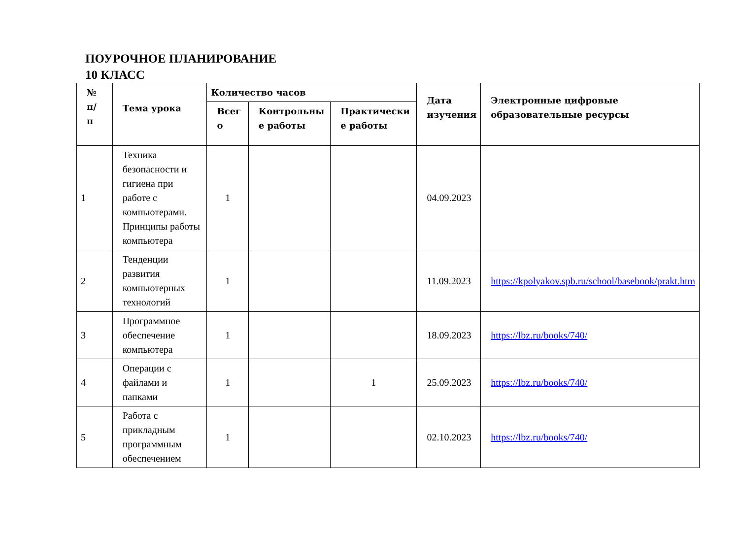ПОУРОЧНОЕ ПЛАНИРОВАНИЕ
10 КЛАСС
| № п/ п | Тема урока | Количество часов | | | Дата изучения | Электронные цифровые образовательные ресурсы |
| --- | --- | --- | --- | --- | --- | --- |
| | | Всег о | Контрольны е работы | Практически е работы | | |
| 1 | Техника безопасности и гигиена при работе с компьютерами. Принципы работы компьютера | 1 | | | 04.09.2023 | |
| 2 | Тенденции развития компьютерных технологий | 1 | | | 11.09.2023 | https://kpolyakov.spb.ru/school/basebook/prakt.htm |
| 3 | Программное обеспечение компьютера | 1 | | | 18.09.2023 | https://lbz.ru/books/740/ |
| 4 | Операции с файлами и папками | 1 | | 1 | 25.09.2023 | https://lbz.ru/books/740/ |
| 5 | Работа с прикладным программным обеспечением | 1 | | | 02.10.2023 | https://lbz.ru/books/740/ |